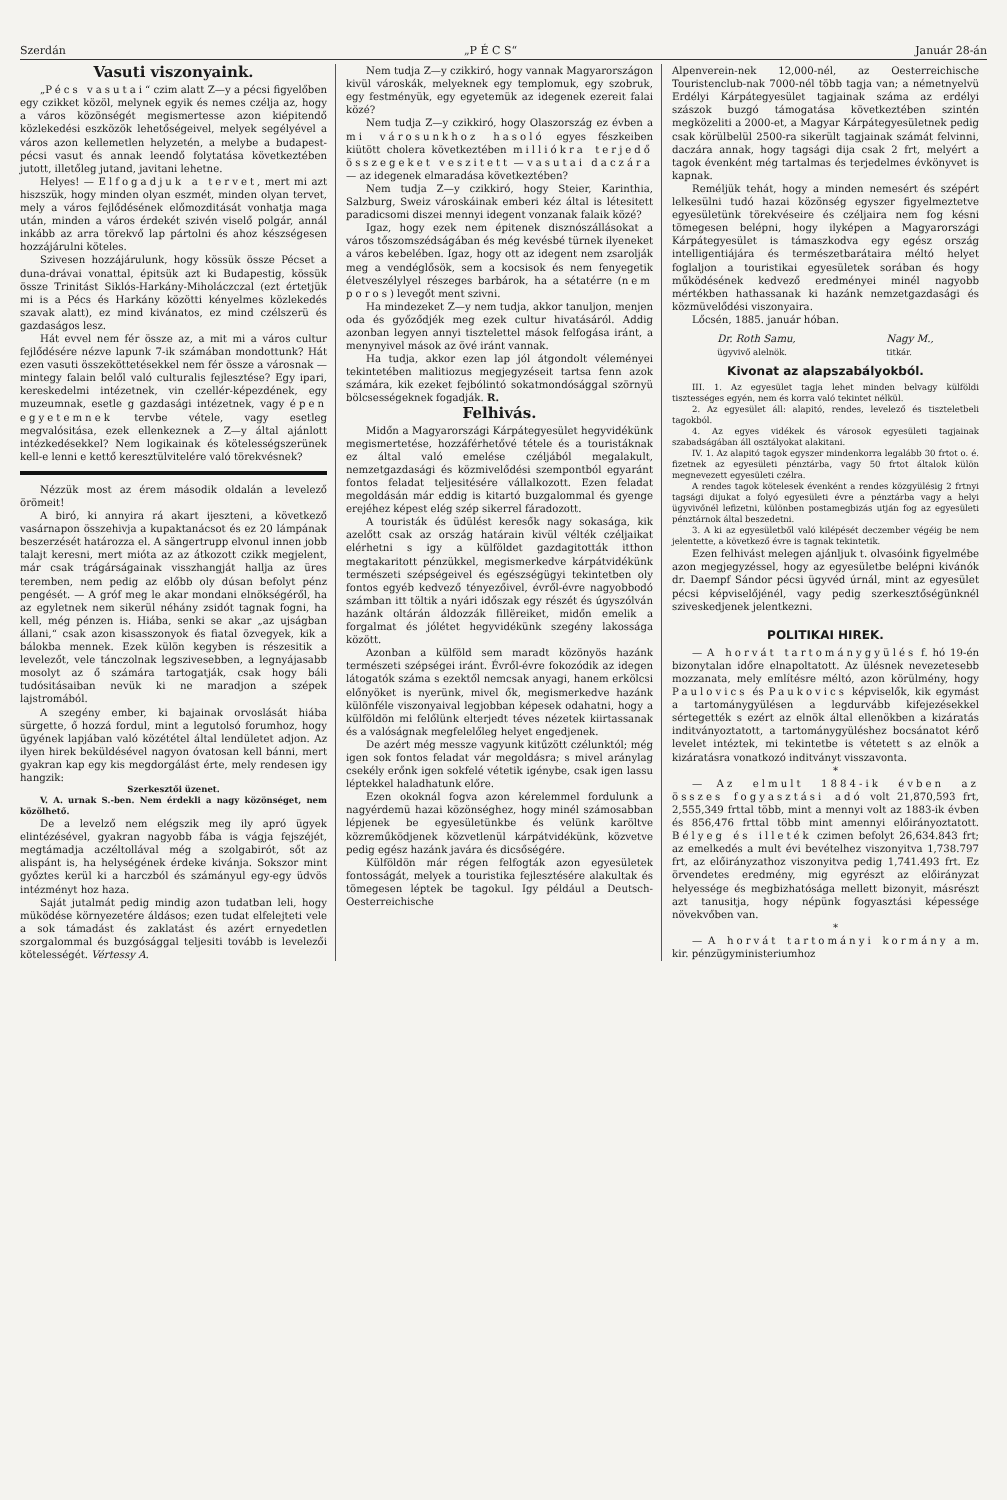Szerdán „P É C S“Január 28-án
Vasuti viszonyaink.
„Pécs vasutai“ czim alatt Z—y a pécsi figyelőben egy czikket közöl, melynek egyik és nemes czélja az, hogy a város közönségét megismertesse azon kiépitendő közlekedési eszközök lehetőségeivel, melyek segélyével a város azon kellemetlen helyzetén, a melybe a budapest-pécsi vasut és annak leendő folytatása következtében jutott, illetőleg jutand, javitani lehetne.
Helyes! — Elfogadjuk a tervet, mert mi azt hiszszük, hogy minden olyan eszmét, minden olyan tervet, mely a város fejlődésének előmozditását vonhatja maga után, minden a város érdekét szivén viselő polgár, annál inkább az arra törekvő lap pártolni és ahoz készségesen hozzájárulni köteles.
Szivesen hozzájárulunk, hogy kössük össze Pécset a duna-drávai vonattal, épitsük azt ki Budapestig, kössük össze Trinitást Siklós-Harkány-Miholáczczal (ezt értetjük mi is a Pécs és Harkány közötti kényelmes közlekedés szavak alatt), ez mind kivánatos, ez mind czélszerü és gazdaságos lesz.
Hát evvel nem fér össze az, a mit mi a város cultur fejlődésére nézve lapunk 7-ik számában mondottunk? Hát ezen vasuti összeköttetésekkel nem fér össze a városnak — mintegy falain belől való culturalis fejlesztése? Egy ipari, kereskedelmi intézetnek, vin czellér-képezdének, egy muzeumnak, esetle g gazdasági intézetnek, vagy épen egyetemnek tervbe vétele, vagy esetleg megvalósitása, ezek ellenkeznek a Z—y által ajánlott intézkedésekkel? Nem logikainak és kötelességszerünek kell-e lenni e kettő keresztülvitelére való törekvésnek?
Nézzük most az érem második oldalán a levelező örömeit!
A biró, ki annyira rá akart ijeszteni, a következő vasárnapon összehivja a kupaktanácsot és ez 20 lámpának beszerzését határozza el. A sängertrupp elvonul innen jobb talajt keresni, mert mióta az az átkozott czikk megjelent, már csak trágárságainak visszhangját hallja az üres teremben, nem pedig az előbb oly dúsan befolyt pénz pengését. — A gróf meg le akar mondani elnökségéről, ha az egyletnek nem sikerül néhány zsidót tagnak fogni, ha kell, még pénzen is. Hiába, senki se akar „az ujságban állani,“ csak azon kisasszonyok és fiatal özvegyek, kik a bálokba mennek. Ezek külön kegyben is részesitik a levelezőt, vele tánczolnak legszivesebben, a legnyájasabb mosolyt az ő számára tartogatják, csak hogy báli tudósitásaiban nevük ki ne maradjon a szépek lajstromából.
A szegény ember, ki bajainak orvoslását hiába sürgette, ő hozzá fordul, mint a legutolsó forumhoz, hogy ügyének lapjában való közététel által lendületet adjon. Az ilyen hirek beküldésével nagyon óvatosan kell bánni, mert gyakran kap egy kis megdorgálást érte, mely rendesen igy hangzik:
Szerkesztői üzenet.
V. A. urnak S.-ben. Nem érdekli a nagy közönséget, nem közölhető.
De a levelző nem elégszik meg ily apró ügyek elintézésével, gyakran nagyobb fába is vágja fejszéjét, megtámadja aczéltollával még a szolgabirót, sőt az alispánt is, ha helységének érdeke kivánja. Sokszor mint győztes kerül ki a harczból és számányul egy-egy üdvös intézményt hoz haza.
Saját jutalmát pedig mindig azon tudatban leli, hogy müködése környezetére áldásos; ezen tudat elfelejteti vele a sok támadást és zaklatást és azért ernyedetlen szorgalommal és buzgósággal teljesiti tovább is levelezői kötelességét. Vértessy A.
Nem tudja Z—y czikkiró, hogy vannak Magyarországon kivül városkák, melyeknek egy templomuk, egy szobruk, egy festményük, egy egyetemük az idegenek ezereit falai közé?
Nem tudja Z—y czikkiró, hogy Olaszország ez évben a mi városunkhoz hasoló egyes fészkeiben kiütött cholera következtében milliókra terjedő összegeket veszitett — vasutai daczára — az idegenek elmaradása következtében?
Nem tudja Z—y czikkiró, hogy Steier, Karinthia, Salzburg, Sweiz városkáinak emberi kéz által is létesitett paradicsomi diszei mennyi idegent vonzanak falaik közé?
Igaz, hogy ezek nem épitenek disznószállásokat a város tőszomszédságában és még kevésbé türnek ilyeneket a város kebelében. Igaz, hogy ott az idegent nem zsarolják meg a vendéglősök, sem a kocsisok és nem fenyegetik életveszélylyel részeges barbárok, ha a sétatérre (nem poros) levegőt ment szivni.
Ha mindezeket Z—y nem tudja, akkor tanuljon, menjen oda és győződjék meg ezek cultur hivatásáról. Addig azonban legyen annyi tisztelettel mások felfogása iránt, a menynyivel mások az övé iránt vannak.
Ha tudja, akkor ezen lap jól átgondolt véleményei tekintetében malitiozus megjegyzéseit tartsa fenn azok számára, kik ezeket fejbólintó sokatmondósággal szörnyü bölcsességeknek fogadják. R.
Felhivás.
Midőn a Magyarországi Kárpátegyesület hegyvidékünk megismertetése, hozzáférhetővé tétele és a touristáknak ez által való emelése czéljából megalakult, nemzetgazdasági és közmivelődési szempontból egyaránt fontos feladat teljesitésére vállalkozott. Ezen feladat megoldásán már eddig is kitartó buzgalommal és gyenge erejéhez képest elég szép sikerrel fáradozott.
A touristák és üdülést keresők nagy sokasága, kik azelőtt csak az ország határain kivül vélték czéljaikat elérhetni s igy a külföldet gazdagitották itthon megtakaritott pénzükkel, megismerkedve kárpátvidékünk természeti szépségeivel és egészségügyi tekintetben oly fontos egyéb kedvező tényezőivel, évről-évre nagyobbodó számban itt töltik a nyári időszak egy részét és úgyszólván hazánk oltárán áldozzák fillëreiket, midőn emelik a forgalmat és jólétet hegyvidékünk szegény lakossága között.
Azonban a külföld sem maradt közönyös hazánk természeti szépségei iránt. Évről-évre fokozódik az idegen látogatók száma s ezektől nemcsak anyagi, hanem erkölcsi előnyöket is nyerünk, mivel ők, megismerkedve hazánk különféle viszonyaival legjobban képesek odahatni, hogy a külföldön mi felőlünk elterjedt téves nézetek kiirtassanak és a valóságnak megfelelőleg helyet engedjenek.
De azért még messze vagyunk kitűzött czélunktól; még igen sok fontos feladat vár megoldásra; s mivel aránylag csekély erőnk igen sokfelé vétetik igénybe, csak igen lassu léptekkel haladhatunk előre.
Ezen okoknál fogva azon kérelemmel fordulunk a nagyérdemü hazai közönséghez, hogy minél számosabban lépjenek be egyesületünkbe és velünk karöltve közreműködjenek közvetlenül kárpátvidékünk, közvetve pedig egész hazánk javára és dicsőségére.
Külföldön már régen felfogták azon egyesületek fontosságát, melyek a touristika fejlesztésére alakultak és tömegesen léptek be tagokul. Igy például a Deutsch-Oesterreichische
Alpenverein-nek 12,000-nél, az Oesterreichische Touristenclub-nak 7000-nél több tagja van; a németnyelvü Erdélyi Kárpátegyesület tagjainak száma az erdélyi szászok buzgó támogatása következtében szintén megközeliti a 2000-et, a Magyar Kárpátegyesületnek pedig csak körülbelül 2500-ra sikerült tagjainak számát felvinni, daczára annak, hogy tagsági dija csak 2 frt, melyért a tagok évenként még tartalmas és terjedelmes évkönyvet is kapnak.
Reméljük tehát, hogy a minden nemesért és szépért lelkesülni tudó hazai közönség egyszer figyelmeztetve egyesületünk törekvéseire és czéljaira nem fog késni tömegesen belépni, hogy ilyképen a Magyarországi Kárpátegyesület is támaszkodva egy egész ország intelligentiájára és természetbarátaira méltó helyet foglaljon a touristikai egyesületek sorában és hogy működésének kedvező eredményei minél nagyobb mértékben hathassanak ki hazánk nemzetgazdasági és közmüvelődési viszonyaira.
Lőcsén, 1885. január hóban.
Dr. Roth Samu,
ügyvivő alelnök. Nagy M.,
titkár.
Kivonat az alapszabályokból.
III. 1. Az egyesület tagja lehet minden belvagy külföldi tisztességes egyén, nem és korra való tekintet nélkül.
2. Az egyesület áll: alapitó, rendes, levelező és tiszteletbeli tagokból.
4. Az egyes vidékek és városok egyesületi tagjainak szabadságában áll osztályokat alakitani.
IV. 1. Az alapitó tagok egyszer mindenkorra legalább 30 frtot o. é. fizetnek az egyesületi pénztárba, vagy 50 frtot általok külön megnevezett egyesületi czélra.
A rendes tagok kötelesek évenként a rendes közgyülésig 2 frtnyi tagsági dijukat a folyó egyesületi évre a pénztárba vagy a helyi ügyvivőnél lefizetni, különben postamegbizás utján fog az egyesületi pénztárnok által beszedetni.
3. A ki az egyesületből való kilépését deczember végéig be nem jelentette, a következő évre is tagnak tekintetik.
Ezen felhivást melegen ajánljuk t. olvasóink figyelmébe azon megjegyzéssel, hogy az egyesületbe belépni kivánók dr. Daempf Sándor pécsi ügyvéd úrnál, mint az egyesület pécsi képviselőjénél, vagy pedig szerkesztőségünknél sziveskedjenek jelentkezni.
POLITIKAI HIREK.
— A horvát tartománygyülés f. hó 19-én bizonytalan időre elnapoltatott. Az ülésnek nevezetesebb mozzanata, mely említésre méltó, azon körülmény, hogy Paulovics és Paukovics képviselők, kik egymást a tartománygyülésen a legdurvább kifejezésekkel sértegették s ezért az elnök által ellenökben a kizáratás inditványoztatott, a tartománygyüléshez bocsánatot kérő levelet intéztek, mi tekintetbe is vétetett s az elnök a kizáratásra vonatkozó inditványt visszavonta.
*
— Az elmult 1884-ik évben az összes fogyasztási adó volt 21,870,593 frt, 2,555,349 frttal több, mint a mennyi volt az 1883-ik évben és 856,476 frttal több mint amennyi előirányoztatott. Bélyeg és illeték czimen befolyt 26,634.843 frt; az emelkedés a mult évi bevételhez viszonyitva 1,738.797 frt, az előirányzathoz viszonyitva pedig 1,741.493 frt. Ez örvendetes eredmény, mig egyrészt az előirányzat helyessége és megbizhatósága mellett bizonyit, másrészt azt tanusitja, hogy népünk fogyasztási képessége növekvőben van.
*
— A horvát tartományi kormány a m. kir. pénzügyministeriumhoz